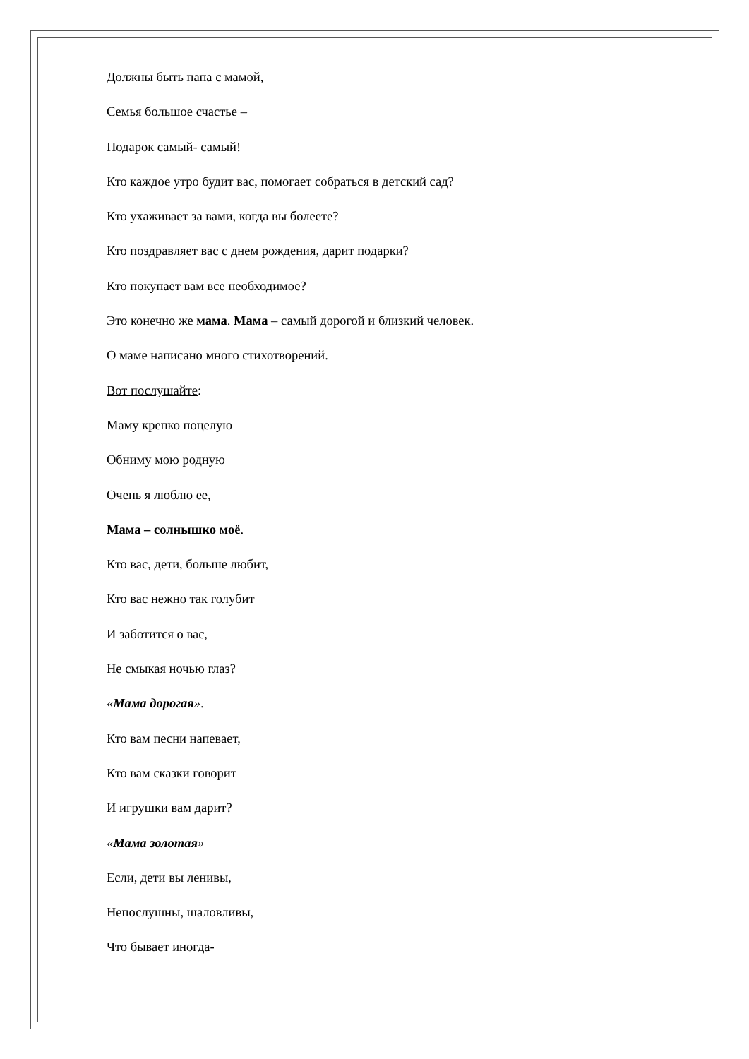Должны быть папа с мамой,
Семья большое счастье –
Подарок самый- самый!
Кто каждое утро будит вас, помогает собраться в детский сад?
Кто ухаживает за вами, когда вы болеете?
Кто поздравляет вас с днем рождения, дарит подарки?
Кто покупает вам все необходимое?
Это конечно же мама. Мама – самый дорогой и близкий человек.
О маме написано много стихотворений.
Вот послушайте:
Маму крепко поцелую
Обниму мою родную
Очень я люблю ее,
Мама – солнышко моё.
Кто вас, дети, больше любит,
Кто вас нежно так голубит
И заботится о вас,
Не смыкая ночью глаз?
«Мама дорогая».
Кто вам песни напевает,
Кто вам сказки говорит
И игрушки вам дарит?
«Мама золотая»
Если, дети вы ленивы,
Непослушны, шаловливы,
Что бывает иногда-